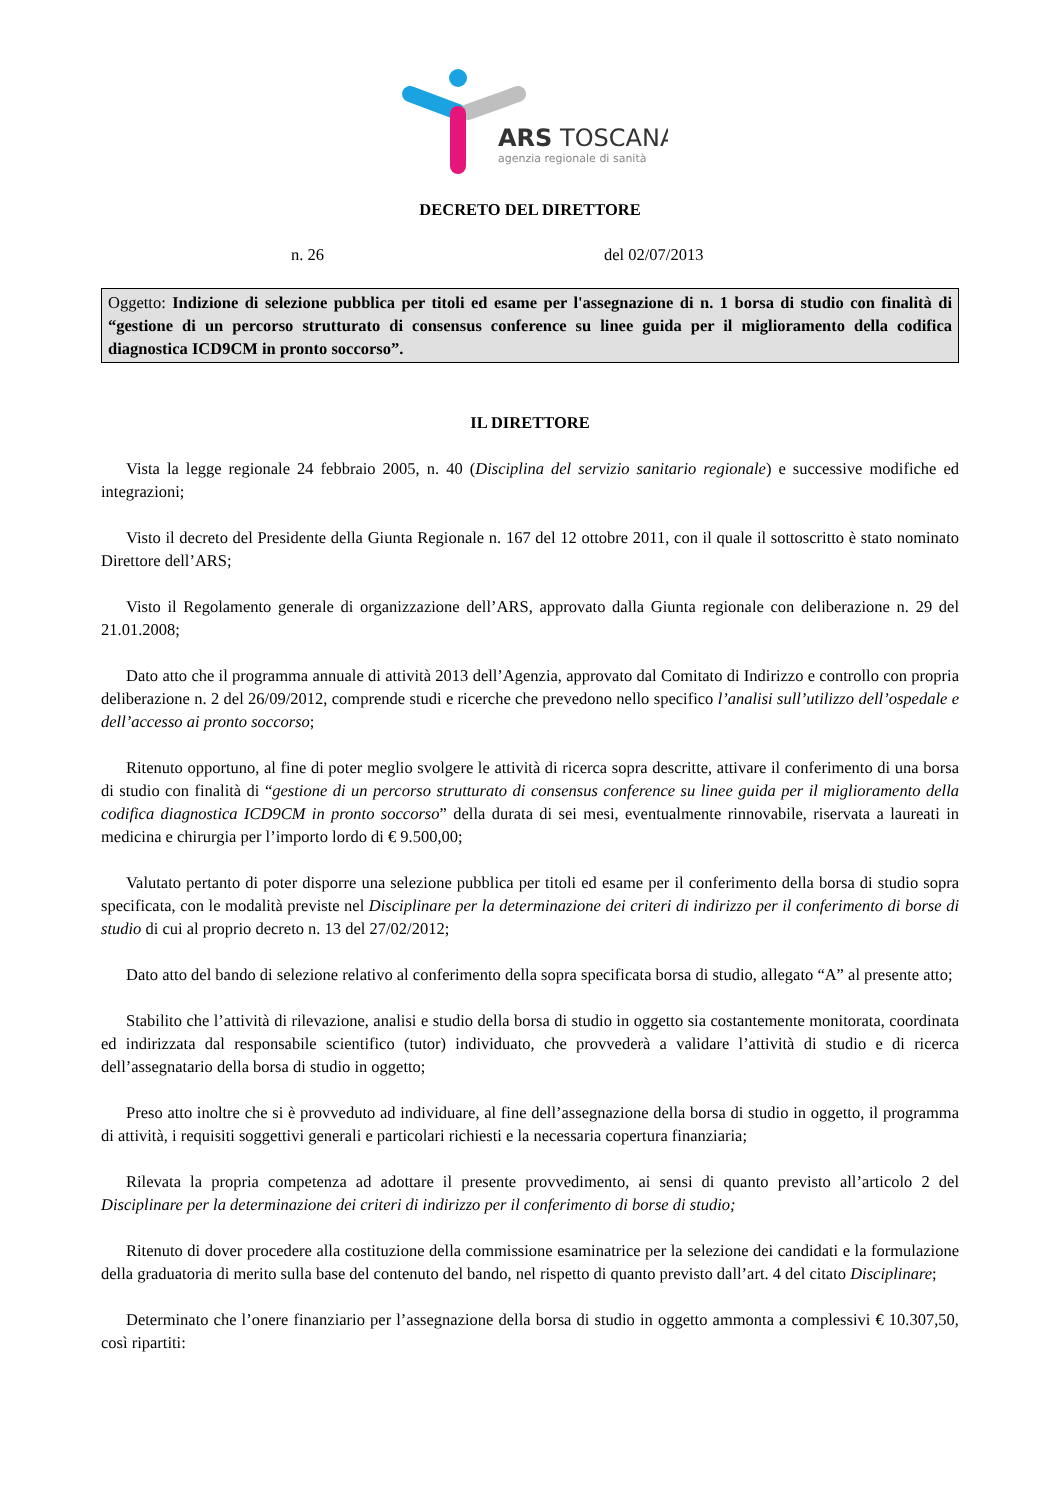ARS TOSCANA
agenzia regionale di sanità
DECRETO DEL DIRETTORE
n. 26 del 02/07/2013
Oggetto: Indizione di selezione pubblica per titoli ed esame per l'assegnazione di n. 1 borsa di studio con finalità di “gestione di un percorso strutturato di consensus conference su linee guida per il miglioramento della codifica diagnostica ICD9CM in pronto soccorso”.
IL DIRETTORE
Vista la legge regionale 24 febbraio 2005, n. 40 (Disciplina del servizio sanitario regionale) e successive modifiche ed integrazioni;
Visto il decreto del Presidente della Giunta Regionale n. 167 del 12 ottobre 2011, con il quale il sottoscritto è stato nominato Direttore dell’ARS;
Visto il Regolamento generale di organizzazione dell’ARS, approvato dalla Giunta regionale con deliberazione n. 29 del 21.01.2008;
Dato atto che il programma annuale di attività 2013 dell’Agenzia, approvato dal Comitato di Indirizzo e controllo con propria deliberazione n. 2 del 26/09/2012, comprende studi e ricerche che prevedono nello specifico l’analisi sull’utilizzo dell’ospedale e dell’accesso ai pronto soccorso;
Ritenuto opportuno, al fine di poter meglio svolgere le attività di ricerca sopra descritte, attivare il conferimento di una borsa di studio con finalità di “gestione di un percorso strutturato di consensus conference su linee guida per il miglioramento della codifica diagnostica ICD9CM in pronto soccorso” della durata di sei mesi, eventualmente rinnovabile, riservata a laureati in medicina e chirurgia per l’importo lordo di € 9.500,00;
Valutato pertanto di poter disporre una selezione pubblica per titoli ed esame per il conferimento della borsa di studio sopra specificata, con le modalità previste nel Disciplinare per la determinazione dei criteri di indirizzo per il conferimento di borse di studio di cui al proprio decreto n. 13 del 27/02/2012;
Dato atto del bando di selezione relativo al conferimento della sopra specificata borsa di studio, allegato “A” al presente atto;
Stabilito che l’attività di rilevazione, analisi e studio della borsa di studio in oggetto sia costantemente monitorata, coordinata ed indirizzata dal responsabile scientifico (tutor) individuato, che provvederà a validare l’attività di studio e di ricerca dell’assegnatario della borsa di studio in oggetto;
Preso atto inoltre che si è provveduto ad individuare, al fine dell’assegnazione della borsa di studio in oggetto, il programma di attività, i requisiti soggettivi generali e particolari richiesti e la necessaria copertura finanziaria;
Rilevata la propria competenza ad adottare il presente provvedimento, ai sensi di quanto previsto all’articolo 2 del Disciplinare per la determinazione dei criteri di indirizzo per il conferimento di borse di studio;
Ritenuto di dover procedere alla costituzione della commissione esaminatrice per la selezione dei candidati e la formulazione della graduatoria di merito sulla base del contenuto del bando, nel rispetto di quanto previsto dall’art. 4 del citato Disciplinare;
Determinato che l’onere finanziario per l’assegnazione della borsa di studio in oggetto ammonta a complessivi € 10.307,50, così ripartiti: